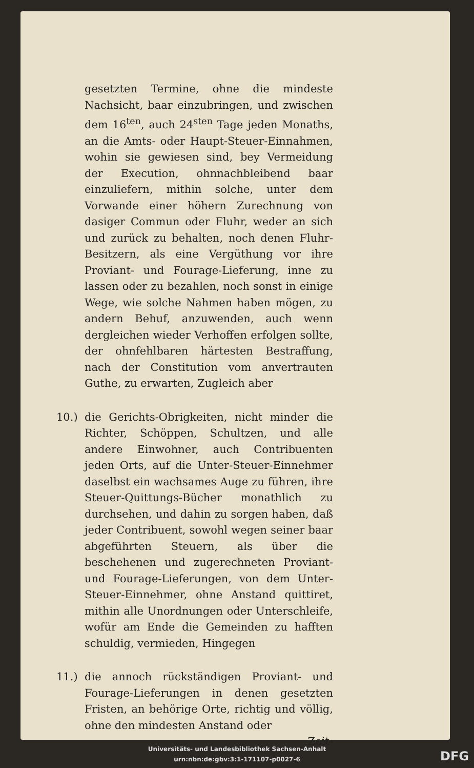gesetzten Termine, ohne die mindeste Nachsicht, baar einzubringen, und zwischen dem 16<sup>ten</sup>, auch 24<sup>sten</sup> Tage jeden Monaths, an die Amts- oder Haupt-Steuer-Einnahmen, wohin sie gewiesen sind, bey Vermeidung der Execution, ohnnachbleibend baar einzuliefern, mithin solche, unter dem Vorwande einer höhern Zurechnung von dasiger Commun oder Fluhr, weder an sich und zurück zu behalten, noch denen Fluhr-Besitzern, als eine Vergüthung vor ihre Proviant- und Fourage-Lieferung, inne zu lassen oder zu bezahlen, noch sonst in einige Wege, wie solche Nahmen haben mögen, zu andern Behuf, anzuwenden, auch wenn dergleichen wieder Verhoffen erfolgen sollte, der ohnfehlbaren härtesten Bestraffung, nach der Constitution vom anvertrauten Guthe, zu erwarten, Zugleich aber
10.) die Gerichts-Obrigkeiten, nicht minder die Richter, Schöppen, Schultzen, und alle andere Einwohner, auch Contribuenten jeden Orts, auf die Unter-Steuer-Einnehmer daselbst ein wachsames Auge zu führen, ihre Steuer-Quittungs-Bücher monathlich zu durchsehen, und dahin zu sorgen haben, daß jeder Contribuent, sowohl wegen seiner baar abgeführten Steuern, als über die beschehenen und zugerechneten Proviant- und Fourage-Lieferungen, von dem Unter-Steuer-Einnehmer, ohne Anstand quittiret, mithin alle Unordnungen oder Unterschleife, wofür am Ende die Gemeinden zu hafften schuldig, vermieden, Hingegen
11.) die annoch rückständigen Proviant- und Fourage-Lieferungen in denen gesetzten Fristen, an behörige Orte, richtig und völlig, ohne den mindesten Anstand oder
Zeit-
Universitäts- und Landesbibliothek Sachsen-Anhalt
urn:nbn:de:gbv:3:1-171107-p0027-6
DFG